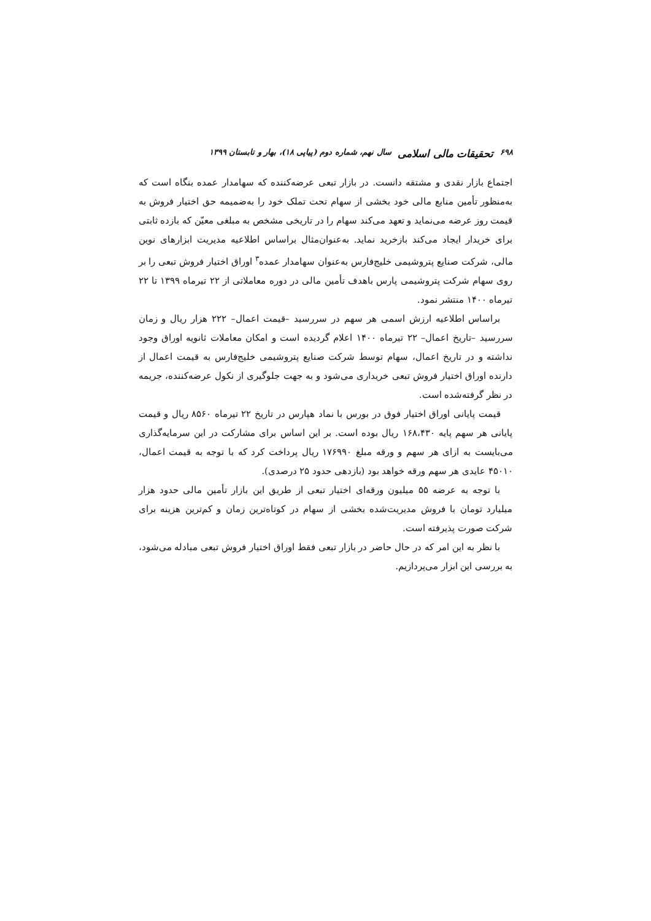۶۹۸ تحقیقات مالی اسلامی سال نهم، شماره دوم (پیاپی ۱۸)، بهار و تابستان ۱۳۹۹
اجتماع بازار نقدی و مشتقه دانست. در بازار تبعی عرضه‌کننده که سهامدار عمده بنگاه است که به‌منظور تأمین منابع مالی خود بخشی از سهام تحت تملک خود را به‌ضمیمه حق اختیار فروش به قیمت روز عرضه می‌نماید و تعهد می‌کند سهام را در تاریخی مشخص به مبلغی معیّن که بازده ثابتی برای خریدار ایجاد می‌کند بازخرید نماید. به‌عنوان‌مثال براساس اطلاعیه مدیریت ابزارهای نوین مالی، شرکت صنایع پتروشیمی خلیج‌فارس به‌عنوان سهامدار عمده<sup>۳</sup> اوراق اختیار فروش تبعی را بر روی سهام شرکت پتروشیمی پارس باهدف تأمین مالی در دوره معاملاتی از ۲۲ تیرماه ۱۳۹۹ تا ۲۲ تیرماه ۱۴۰۰ منتشر نمود.
براساس اطلاعیه ارزش اسمی هر سهم در سررسید –قیمت اعمال– ۲۲۲ هزار ریال و زمان سررسید –تاریخ اعمال– ۲۲ تیرماه ۱۴۰۰ اعلام گردیده است و امکان معاملات ثانویه اوراق وجود نداشته و در تاریخ اعمال، سهام توسط شرکت صنایع پتروشیمی خلیج‌فارس به قیمت اعمال از دارنده اوراق اختیار فروش تبعی خریداری می‌شود و به جهت جلوگیری از نکول عرضه‌کننده، جریمه در نظر گرفته‌شده است.
قیمت پایانی اوراق اختیار فوق در بورس با نماد هپارس در تاریخ ۲۲ تیرماه ۸۵۶۰ ریال و قیمت پایانی هر سهم پایه ۱۶۸،۴۳۰ ریال بوده است. بر این اساس برای مشارکت در این سرمایه‌گذاری می‌بایست به ازای هر سهم و ورقه مبلغ ۱۷۶۹۹۰ ریال پرداخت کرد که با توجه به قیمت اعمال، ۴۵۰۱۰ عایدی هر سهم ورقه خواهد بود (بازدهی حدود ۲۵ درصدی).
با توجه به عرضه ۵۵ میلیون ورقه‌ای اختیار تبعی از طریق این بازار تأمین مالی حدود هزار میلیارد تومان با فروش مدیریت‌شده بخشی از سهام در کوتاه‌ترین زمان و کم‌ترین هزینه برای شرکت صورت پذیرفته است.
با نظر به این امر که در حال حاضر در بازار تبعی فقط اوراق اختیار فروش تبعی مبادله می‌شود، به بررسی این ابزار می‌پردازیم.